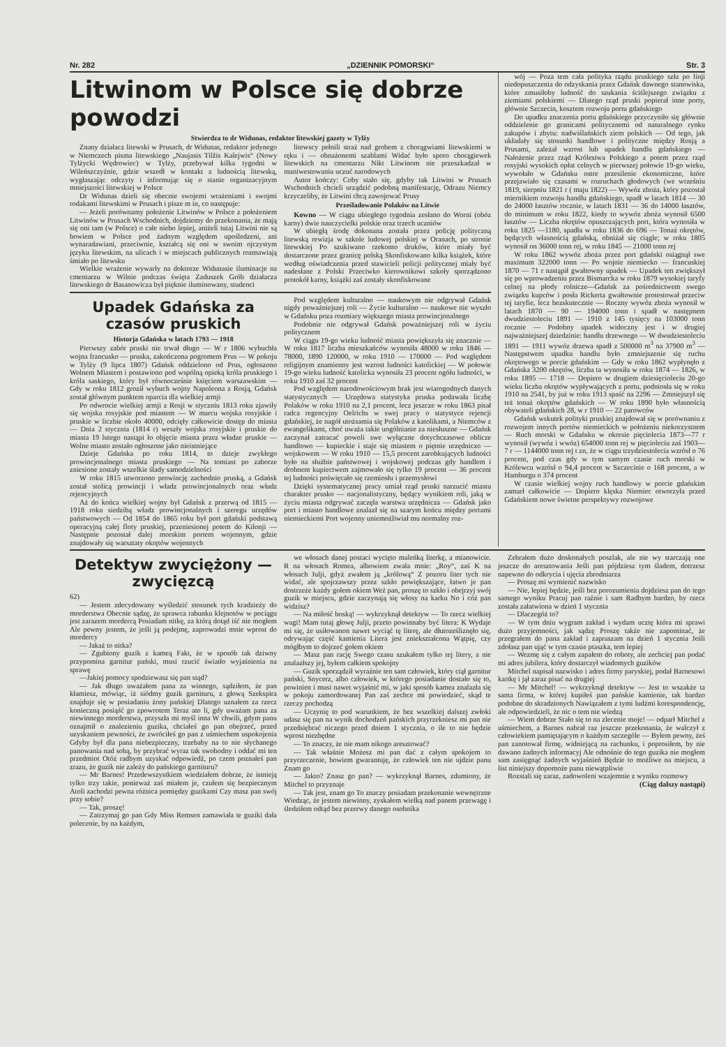Nr. 282 „DZIENNIK POMORSKI“Str. 3
Litwinom w Polsce się dobrze powodzi
Stwierdza to dr Widunas, redaktor litewskiej gazety w Tylży
Znany działacz litewski w Prusach, dr Widunas, redaktor jedynego w Niemczech pisma litewskiego „Naujasis Tilžis Kalejwis“ (Nowy Tylżycki Wędrowiec) w Tylży, przebywał kilka tygodni w Wileńszczyźnie, gdzie wszedł w kontakt z ludnością litewską, wygłaszając odczyty i informując się o stanie organizacyjnym mniejszości litewskiej w Polsce
Dr Widunas dzieli się obecnie swojemi wrażeniami i swojmi rodakami litewskimi w Prusach i pisze m in, co następuje:
— Jeżeli porównamy położenie Litwinów w Polsce z położeniem Litwinów w Prusach Wschodnich, dojdziemy do przekonania, że mają się oni tam (w Polsce) o całe niebo lepiej, aniżeli tutaj Litwini nie są bowiem w Polsce pod żadnym względem upośledzeni, ani wynaradawiani, przeciwnie, kształcą się oni w swoim ojczystym języku litewskim, na ulicach i w miejscach publicznych rozmawiają śmiało po litewsku
Wielkie wrażenie wywarły na doktorze Widunasie iluminacje na cmentarzu w Wilnie podczas święta Zaduszek Grób działacza litewskiego dr Basanowicza był pięknie iluminowany, studenci
litewscy pełnili straż nad grobem z chorągwiami litewskiemi w ręku i — obnażonemi szablami Widać było sporo chorągiewek litewskich na cmentarzu Nikt Litwinom nie przeszkadzał w maniwestowaniu uczuć narodowych
Autor kończy: Coby stało się, gdyby tak Litwini w Prusach Wschodnich chcieli urządzić podobną manifestację, Odrazu Niemcy krzyczeliby, że Litwini chcą zawojować Prusy
Prześladowanie Polaków na Litwie
Kowno — W ciągu ubiegłego tygodnia zesłano do Worni (obóz karny) dwie nauczycielki polskie oraz trzech uczniów
W ubiegłą środę dokonana została przez policję polityczną litewską rewizja w szkole ludowej polskiej w Oranach, po stronie litewskiej Po szukiwano rzekomo druków, które miały być dostarczone przez granicę polską Skonfiskowano kilka książek, które według oświadczenia przed stawicieli policji politycznej miały być nadesłane z Polski Przeciwko kierownikowi szkoły sporządzono protokół karny, książki zaś zostały skonfiskowane
Upadek Gdańska za czasów pruskich
Historja Gdańska w latach 1793 — 1918
Pierwszy zabór pruski nie trwał długo — W r 1806 wybuchła wojna francusko — pruska, zakończona pogromem Prus — W pokoju w Tylży (9 lipca 1807) Gdańsk oddzielono od Prus, ogłoszono Wolnem Miastem i postawiono pod wspólną opieką króla pruskiego i króla saskiego, który był równocześnie księciem warszawskim — Gdy w roku 1812 groził wybuch wojny Napoleona z Rosją, Gdańsk został głównym punktem oparcia dla wielkiej armji
Po odwrocie wielkiej armji z Rosji w styczniu 1813 roku zjawiły się wojska rosyjskie pod miastem — W marcu wojska rosyjskie i pruskie w liczbie około 40000, odcięły całkowicie dostęp do miasta — Dnia 2 stycznia (1814 r) weszły wojska rosyjskie i pruskie do miasta 19 lutego nastąpi ło objęcie miasta przez władze pruskie — Wolne miasto zostało ogłoszone jako nieistniejące
Dzieje Gdańska po roku 1814, to dzieje zwykłego prowincjonalnego miasta pruskiego — Na tomiast po zaborze zniesione zostały wszelkie ślady samodzielności
W roku 1815 utworzono prowincję zachodnio pruską, a Gdańsk został stolicą prowincji i władz prowincjonalnych oraz władz rejencyjnych
Aż do końca wielkiej wojny był Gdańsk z przerwą od 1815 — 1918 roku siedzibą władz prowincjonalnych i szeregu urzędów państwowych — Od 1854 do 1865 roku był port gdański podstawą operacyjną całej floty pruskiej, przeniesionej potem do Kilonji — Następnie pozostał dalej morskim portem wojennym, gdzie znajdowały się warsztaty okrętów wojennych
Pod względem kulturalno — naukowym nie odgrywał Gdańsk nigdy poważniejszej roli — Życie kulturalno — naukowe nie wyszło w Gdańsku poza rozmiary większego miasta prowincjonalnego
Podobnie nie odgrywał Gdańsk poważniejszej roli w życiu politycznem
W ciągu 19-go wieku ludność miasta powiększyła się znacznie — W roku 1817 liczba mieszkańców wynosiła 48000 w roku 1846 — 78000, 1890 120000, w roku 1910 — 170000 — Pod względem religijnym znamienny jest wzrost ludności katolickiej — W połowie 19-go wieku ludność katolicka wynosiła 23 procent ogółu ludności, w roku 1910 zaś 32 procent
Pod względem narodowościowym brak jest wiarogodnych danych statystycznych — Urzędowa statystyka pruska podawała liczbę Polaków w roku 1910 na 2,1 procent, lecz jeszcze w roku 1863 pisał radca regencyjny Oelrichs w swej pracy o statystyce rejencji gdańskiej, że nagół utożsamia się Polaków z katolikami, a Niemców z ewangelikami, choć uważa takie uogólnianie za niesłuszne — Gdańsk zaczynał zatracać powoli swe wyłączne dotychczasowe oblicze handlowo — kupieckie i staje się miastem o piętnie urzędniczo — wojskowem — W roku 1910 — 15,5 procent zarobkujących ludności było na służbie państwowej i wojskowej podczas gdy handlem i drobnem kupiectwem zajmowało się tylko 19 procent — 36 procent tej ludności poświęcało się rzemiosłu i przemysłowi
Dzięki systematycznej pracy umiał rząd pruski narzucić miastu charakter prusko — nacjonalistyczny, będący wynikiem roli, jaką w życiu miasta odgrywać zaczęła warstwa urzędnicza — Gdańsk jako port i miasto handlowe znalazł się na szarym końcu między portami niemieckiemi Port wojenny uniemożliwiał mu normalny roz-
wój — Poza tem cała polityka rządu pruskiego szła po linji niedopuszczenia do odzyskania przez Gdańsk dawnego stanowiska, które zmusiłoby ludność do szukania ściślejszego związku z ziemiami polskiemi — Dlatego rząd pruski popierał inne porty, głównie Szczecin, kosztem rozwoju portu gdańskiego
Do upadku znaczenia portu gdańskiego przyczyniło się głównie oddzielenie go granicami politycznemi od naturalnego rynku zakupów i zbytu: nadwiślańskich ziem polskich — Od tego, jak układały się stosunki handlowe i polityczne między Rosją a Prusami, zależał wzrost lub upadek handlu gdańskiego — Nałożenie przez rząd Królestwa Polskiego a potem przez rząd rosyjski wysokich opłat celnych w pierwszej połowie 19-go wieku, wywołało w Gdańsku ostre przesilenie ekonomiczne, które przejawiało się czasami w rozruchach głodowych (we wrześniu 1819, sierpniu 1821 r ( maju 1822) — Wywóz zboża, który pozostał miernikiem rozwoju handlu gdańskiego, spadł w latach 1814 — 30 do 24000 łasztów rocznie, w latach 1831 — 36 do 14000 łasztów, do minimum w roku 1822, kiedy to wywóz zboża wynosił 6500 łasztów — Liczba okrętów opuszczających port, która wynosiła w roku 1825 —1180, spadła w roku 1836 do 696 — Tonaż okrętów, będących własnością gdańską, obniżał się ciągle; w roku 1805 wynosił on 36000 tonn rej, w roku 1845 — 21000 tonn rej
W roku 1862 wywóz zboża przez port gdański osiągnął swe maximum 322000 tonn — Po wojnie niemiecko — francuskiej 1870 — 71 r nastąpił gwałtowny upadek — Upadek ten zwiększył się po wprowadzeniu przez Bismarcka w roku 1879 wysokiej taryfy celnej na płody rolnicze—Gdańsk za pośrednictwem swego związku kupców i posła Rickerta gwałtownie protestował przeciw tej taryfie, lecz bezskutecznie — Roczny wywóz zboża wynosił w latach 1870 — 90 — 194000 tonn i spadł w następnem dwudziestoleciu 1891 — 1910 z 145 tysięcy na 103000 tonn rocznie — Podobny upadek widoczny jest i w drugiej najważniejszej dziedzinie: handlu drzewnego — W dwudziestoleciu 1891 — 1911 wywóz drzewa spadł z 500000 m<sup>3</sup> na 37900 m<sup>3</sup> — Następstwem upadku handlu było zmniejszenie się ruchu okrętowego w porcie gdańskim — Gdy w roku 1862 wypłynęło z Gdańska 3200 okrętów, liczba ta wynosiła w roku 1874 — 1826, w roku 1895 — 1718 — Dopiero w drugiem dziesięcioleciu 20-go wieku liczba okrętów wypływających z portu, podniosła się w roku 1910 na 2541, by już w roku 1913 spaść na 2296 — Zmniejszył się też tonaż okrętów gdańskich — W roku 1890 było własnością obywateli gdańskich 28, w r 1910 — 22 parowców
Gdańsk wskutek polityki pruskiej znajdował się w porównaniu z rozwojem innych portów niemieckich w położeniu niekorzystnem — Ruch morski w Gdańsku w okresie pięciolecia 1873—77 r wynosił (wywóz i wwóz) 654000 tonn rej w pięcioleciu zaś 1903—7 r — 1144000 tonn rej t zn, że w ciągu trzydziestolecia wzrósł o 76 procent, pod czas gdy w tym samym czasie ruch morski w Królewcu wzrósł o 94,4 procent w Szczecinie o 168 procent, a w Hamburgu o 374 procent
W czasie wielkiej wojny ruch handlowy w porcie gdańskim zamarł całkowicie — Dopiero klęska Niemiec otworzyła przed Gdańskiem nowe świetne perspektywy rozwojowe
Detektyw zwyciężony — zwycięzcą
62)
— Jestem zdecydowany wyśledzić stosunek tych kradzieży do morderstwa Obecnie sądzę, że sprawca rabunku klejnotów w pociągu jest zarazem mordercą Posiadam nitkę, za którą dotąd iść nie mogłem Ale pewny jestem, że jeśli ją podejmę, zaprowadzi mnie wprost do mordercy
— Jakaż to nitka?
— Zgubiony guzik z kameą Fakt, że w sposób tak dziwny przypomina garnitur pański, musi rzucić światło wyjaśnienia na sprawę
—Jakiej pomocy spodziewasz się pan stąd?
— Jak długo uważałem pana za winnego, sądziłem, że pan kłamiesz, mówiąc, iż siódmy guzik garnituru, z głową Szekspira znajduje się w posiadaniu żony pańskiej Dlatego uznałem za rzecz konieczną posiąść go zpowrotem Teraz ato li, gdy uważam pana za niewinnego morderstwa, przyszła mi myśl inna W chwili, gdym panu oznajmił o znalezieniu guzika, chciałeś go pan obejrzeć, przed uzyskaniem pewności, że zwróciłeś go pan z uśmiechem uspokojenia Gdyby był dla pana niebezpieczny, trzebaby na to nie słychanego panowania nad sobą, by przybrać wyraz tak swobodny i oddać mi ten przedmiot Otóż radbym uzyskać odpowiedź, po czem poznałeś pan zrazu, że guzik nie zależy do pańskiego garnituru?
— Mr Barnes! Przedewszystkiem wiedziałem dobrze, że istnieją tylko trzy takie, ponieważ zaś miałem je, czułem się bezpiecznym Atoli zachodzi pewna różnica pomiędzy guzikami Czy masz pan swój przy sobie?
— Tak, proszę!
— Zatrzymaj go pan Gdy Miss Remsen zamawiała te guziki dała polecenie, by na każdym,
we włosach danej postaci wycięto maleńką literkę, a mianowicie. R na włosach Romea, albowiem zwała mnie: „Roy“, zaś K na włosach Julji, gdyż zwałem ją „królową“ Z pozoru liter tych nie widać, ale spojrzawszy przez szkło powiększające, łatwo je pan dostrzeże każdy gołem okiem Weź pan, proszę to szkło i obejrzyj swój guzik w miejscu, gdzie zaczynają się włosy na karku No i cóż pan widzisz?
— Na miłość boską! — wykrzyknął detektyw — To rzecz wielkiej wagi! Mam tutaj głowę Julji, przeto powinnaby być litera: K Wydaje mi się, że usiłowanon nawet wyciąć tę literę, ale dłutoześliznęło się, odrywając część kamienia Litera jest zniekształcona Wątpię, czy mógłbym to dojrzeć gołem okiem
— Masz pan rację Swego czasu szukałem tylko tej litery, a nie znalazłszy jej, byłem całkiem spokojny
— Guzik sporządził wyraźnie ten sam człowiek, który ciął garnitur pański, Snycerz, albo człowiek, w którego posiadanie dostało się to, powinien i musi nawet wyjaśnić mi, w jaki sposób kamea znalazła się w pokoju zamordowanej Pan zaś zechce mi powiedzieć, skąd te rzeczy pochodzą
— Uczynię to pod warunkiem, że bez wszelkiej dalszej zwłoki udasz się pan na wynik dochodzeń pańskich przyrzekniesz mi pan nie przedsiębrać niczego przed dniem 1 stycznia, o ile to nie będzie wprost niezbędne
— To znaczy, że nie mam nikogo aresztować?
— Tak właśnie Możesz mi pan dać z całym spokojem to przyrzeczenie, bowiem gwarantuję, że człowiek ten nie ujdzie panu Znam go
— Jakto? Znasz go pan? — wykrzyknął Barnes, zdumiony, że Mitchel to przyznaje
— Tak jest, znam go To znaczy posiadam przekonanie wewnętrzne Wiedząc, że jestem niewinny, zyskałem wielką nad panem przewagę i śledziłem odtąd bez przerwy danego osobnika
Zebrałem dużo doskonałych poszlak, ale nie wy starczają one jeszcze do aresztowania Jeśli pan pójdziesz tym śladem, dotrzesz napewno do odkrycia i ujęcia zbrodniarza
— Proszę mi wymienić nazwisko
— Nie, lepiej będzie, jeśli bez porozumienia dojdziesz pan do tego samego wyniku Pracuj pan raźnie i sam Radbym bardzo, by rzecz została załatwiona w dzień 1 stycznia
— Dlaczegóż to?
— W tym dniu wygram zakład i wydam ucztę która mi sprawi dużo przyjemności, jak sądzę Proszę także nie zapominać, że przegrałem do pana zakład i zapraszam na dzień 1 stycznia Jeśli zdołasz pan ująć w tym czasie ptaszka, tem lepiej
— Wezmę się z całym zapałem do roboty, ale zechciej pan podać mi adres jubilera, który dostarczył wiadomych guzików
Mitchel napisał nazwisko i adres firmy paryskiej, podał Barnesowi kartkę i jął zaraz pisać na drugiej
— Mr Mitchel! — wykrzyknął detektyw — Jest to wszakże ta sama firma, w której kupiłeś pan pańskie kamienie, tak bardzo podobne do skradzionych Nawiązałem z tymi ludźmi korespondencję, ale odpowiedzieli, że nic o tem nie wiedzą
— Wiem dobrze Stało się to na zlecenie moje! — odparł Mitchel z uśmiechem, a Barnes nabrał raz jeszcze przekonania, że walczył z człowiekiem pamiętającym o każdym szczególe — Byłem pewny, żeś pan zanotował firmę, widniejącą na rachunku, i poprosiłem, by nie dawano żadnych informacyj Ale odnośnie do tego guzika nie mogłem sam zasięgnąć żadnych wyjaśnień Będzie to możliwe na miejscu, a list niniejszy dopomoże panu niewątpliwie
Rozstali się zaraz, zadowoleni wzajemnie z wyniku rozmowy
(Ciąg dalszy nastąpi)